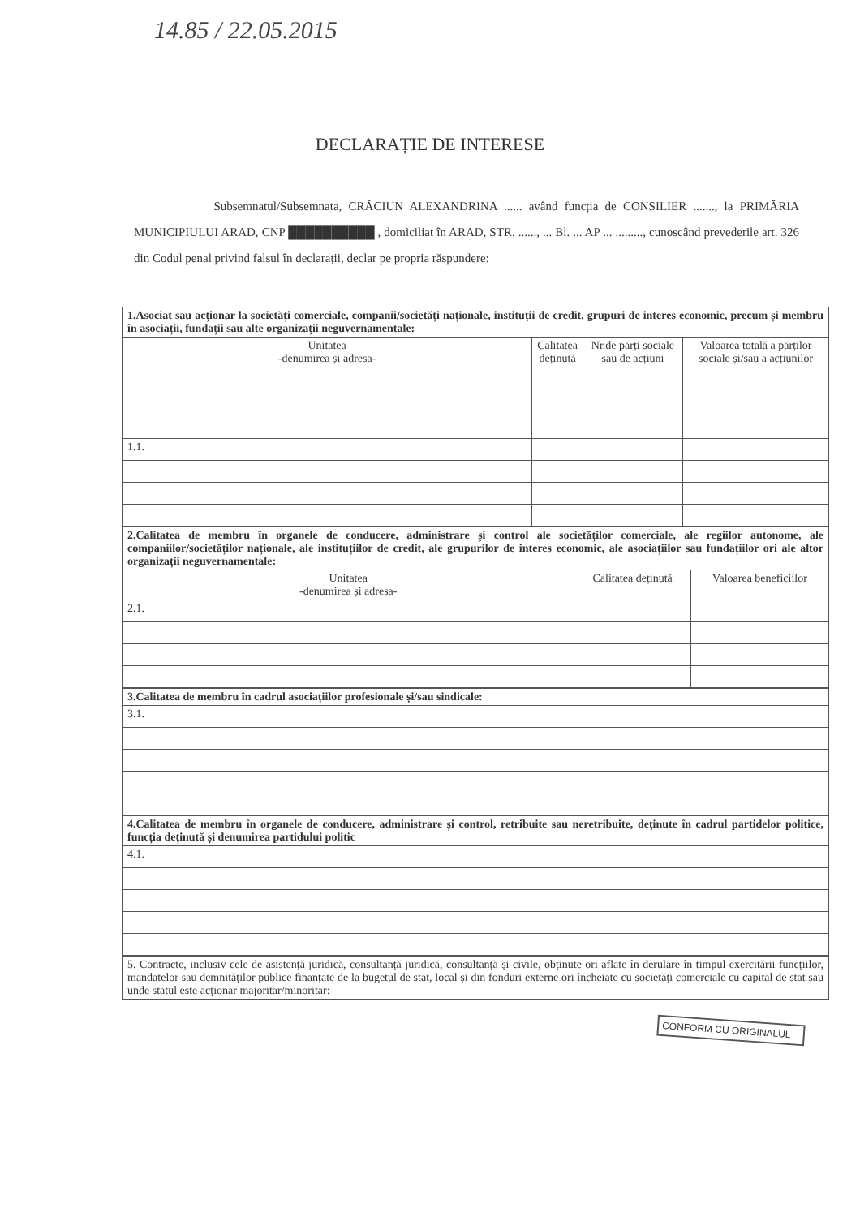14.85 / 22.05.2015
DECLARAȚIE DE INTERESE
Subsemnatul/Subsemnata, CRĂCIUN ALEXANDRINA ...... având funcția de CONSILIER ......., la PRIMĂRIA MUNICIPIULUI ARAD, CNP ██████████ , domiciliat în ARAD, STR. ......, ... Bl. ... AP ... ........., cunoscând prevederile art. 326 din Codul penal privind falsul în declarații, declar pe propria răspundere:
| 1.Asociat sau acționar la societăți comerciale, companii/societăți naționale, instituții de credit, grupuri de interes economic, precum și membru în asociații, fundații sau alte organizații neguvernamentale: | | | |
| Unitatea -denumirea și adresa- | Calitatea deținută | Nr.de părți sociale sau de acțiuni | Valoarea totală a părților sociale și/sau a acțiunilor |
| 1.1. | | | |
| 2.Calitatea de membru în organele de conducere, administrare și control ale societăților comerciale, ale regiilor autonome, ale companiilor/societăților naționale, ale instituțiilor de credit, ale grupurilor de interes economic, ale asociațiilor sau fundațiilor ori ale altor organizații neguvernamentale: | | |
| Unitatea -denumirea și adresa- | Calitatea deținută | Valoarea beneficiilor |
| 2.1. | | |
| 3.Calitatea de membru în cadrul asociațiilor profesionale și/sau sindicale: |
| 3.1. |
| 4.Calitatea de membru în organele de conducere, administrare și control, retribuite sau neretribuite, deținute în cadrul partidelor politice, funcția deținută și denumirea partidului politic |
| 4.1. |
| 5. Contracte, inclusiv cele de asistență juridică, consultanță juridică, consultanță și civile, obținute ori aflate în derulare în timpul exercitării funcțiilor, mandatelor sau demnităților publice finanțate de la bugetul de stat, local și din fonduri externe ori încheiate cu societăți comerciale cu capital de stat sau unde statul este acționar majoritar/minoritar: |
CONFORM CU ORIGINALUL